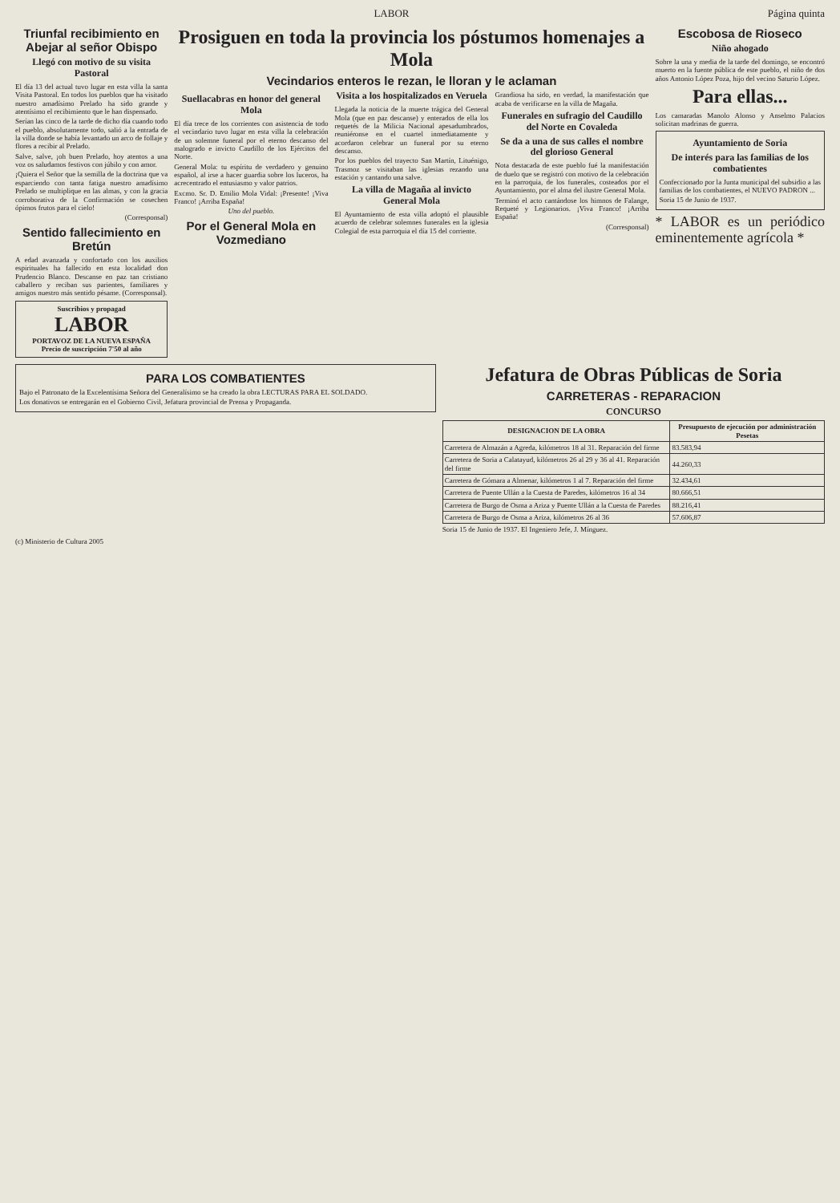LABOR Página quinta
Triunfal recibimiento en Abejar al señor Obispo
Llegó con motivo de su visita Pastoral
El día 13 del actual tuvo lugar en esta villa la santa Visita Pastoral. En todos los pueblos que ha visitado nuestro amadísimo Prelado ha sido grande y atentísimo el recibimiento que le han dispensado.
Serían las cinco de la tarde de dicho día cuando todo el pueblo, absolutamente todo, salió a la entrada de la villa donde se había levantado un arco de follaje y flores a recibir al Prelado.
Salve, salve, ¡oh buen Prelado, hoy atentos a una voz os saludamos festivos con júbilo y con amor.
¡Quiera el Señor que la semilla de la doctrina que va esparciendo con tanta fatiga nuestro amadísimo Prelado se multiplique en las almas, y con la gracia corroborativa de la Confirmación se cosechen ópimos frutos para el cielo!
(Corresponsal)
Sentido fallecimiento en Bretún
A edad avanzada y confortado con los auxilios espirituales ha fallecido en esta localidad don Prudencio Blanco. Descanse en paz tan cristiano caballero y reciban sus parientes, familiares y amigos nuestro más sentido pésame. (Corresponsal).
Suscribios y propagad
LABOR
PORTAVOZ DE LA NUEVA ESPAÑA
Precio de suscripción 7'50 al año
Prosiguen en toda la provincia los póstumos homenajes a Mola
Vecindarios enteros le rezan, le lloran y le aclaman
Suellacabras en honor del general Mola
El día trece de los corrientes con asistencia de todo el vecindario tuvo lugar en esta villa la celebración de un solemne funeral por el eterno descanso del malogrado e invicto Caudillo de los Ejércitos del Norte.
General Mola: tu espíritu de verdadero y genuino español, al irse a hacer guardia sobre los luceros, ha acrecentrado el entusiasmo y valor patrios.
Excmo. Sr. D. Emilio Mola Vidal: ¡Presente! ¡Viva Franco! ¡Arriba España!
Uno del pueblo.
Por el General Mola en Vozmediano
Visita a los hospitalizados en Veruela
Llegada la noticia de la muerte trágica del General Mola (que en paz descanse) y enterados de ella los requetés de la Milicia Nacional apesadumbrados, reuniéronse en el cuartel inmediatamente y acordaron celebrar un funeral por su eterno descanso.
Por los pueblos del trayecto San Martín, Lituénigo, Trasmoz se visitaban las iglesias rezando una estación y cantando una salve.
La villa de Magaña al invicto General Mola
El Ayuntamiento de esta villa adoptó el plausible acuerdo de celebrar solemnes funerales en la iglesia Colegial de esta parroquia el día 15 del corriente.
Grandiosa ha sido, en verdad, la manifestación que acaba de verificarse en la villa de Magaña.
Funerales en sufragio del Caudillo del Norte en Covaleda
Se da a una de sus calles el nombre del glorioso General
Nota destacada de este pueblo fué la manifestación de duelo que se registró con motivo de la celebración en la parroquia, de los funerales, costeados por el Ayuntamiento, por el alma del ilustre General Mola.
Terminó el acto cantándose los himnos de Falange, Requeté y Legionarios. ¡Viva Franco! ¡Arriba España!
(Corresponsal)
Escobosa de Rioseco
Niño ahogado
Sobre la una y media de la tarde del domingo, se encontró muerto en la fuente pública de este pueblo, el niño de dos años Antonio López Poza, hijo del vecino Saturio López.
Para ellas...
Los camaradas Manolo Alonso y Anselmo Palacios solicitan madrinas de guerra.
Ayuntamiento de Soria
De interés para las familias de los combatientes
Confeccionado por la Junta municipal del subsidio a las familias de los combatientes, el NUEVO PADRON ...
Soria 15 de Junio de 1937.
* LABOR es un periódico eminentemente agrícola *
PARA LOS COMBATIENTES
Bajo el Patronato de la Excelentísima Señora del Generalísimo se ha creado la obra LECTURAS PARA EL SOLDADO.
Los donativos se entregarán en el Gobierno Civil, Jefatura provincial de Prensa y Propaganda.
Jefatura de Obras Públicas de Soria
CARRETERAS - REPARACION
CONCURSO
| DESIGNACION DE LA OBRA | Presupuesto de ejecución por administración Pesetas |
| --- | --- |
| Carretera de Almazán a Agreda, kilómetros 18 al 31. Reparación del firme | 83.583,94 |
| Carretera de Soria a Calatayud, kilómetros 26 al 29 y 36 al 41. Reparación del firme | 44.260,33 |
| Carretera de Gómara a Almenar, kilómetros 1 al 7. Reparación del firme | 32.434,61 |
| Carretera de Puente Ullán a la Cuesta de Paredes, kilómetros 16 al 34 | 80.666,51 |
| Carretera de Burgo de Osma a Ariza y Puente Ullán a la Cuesta de Paredes | 88.216,41 |
| Carretera de Burgo de Osma a Ariza, kilómetros 26 al 36 | 57.606,87 |
Soria 15 de Junio de 1937. El Ingeniero Jefe, J. Mínguez.
(c) Ministerio de Cultura 2005